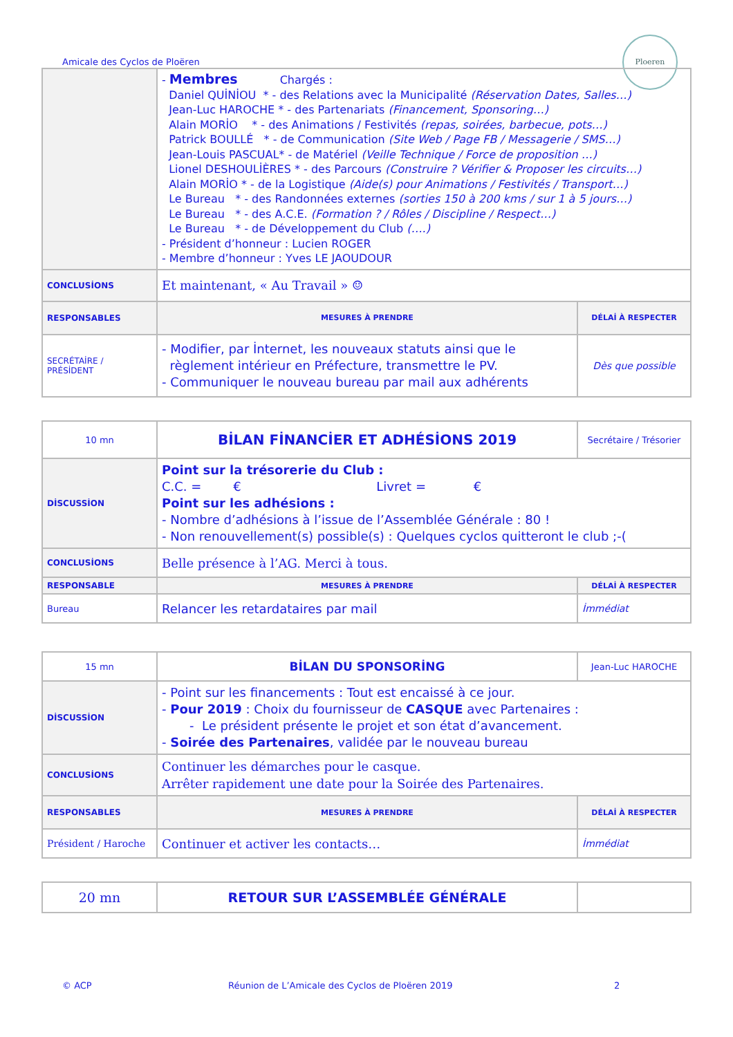Amicale des Cyclos de Ploëren
Ploeren
| | - Membres Chargés : Daniel QUİNİOU * - des Relations avec la Municipalité (Réservation Dates, Salles…) Jean-Luc HAROCHE * - des Partenariats (Financement, Sponsoring…) Alain MORİO * - des Animations / Festivités (repas, soirées, barbecue, pots…) Patrick BOULLÉ * - de Communication (Site Web / Page FB / Messagerie / SMS…) Jean-Louis PASCUAL* - de Matériel (Veille Technique / Force de proposition …) Lionel DESHOULİÈRES * - des Parcours (Construire ? Vérifier & Proposer les circuits…) Alain MORİO * - de la Logistique (Aide(s) pour Animations / Festivités / Transport…) Le Bureau * - des Randonnées externes (sorties 150 à 200 kms / sur 1 à 5 jours…) Le Bureau * - des A.C.E. (Formation ? / Rôles / Discipline / Respect…) Le Bureau * - de Développement du Club (….) - Président d’honneur : Lucien ROGER - Membre d’honneur : Yves LE JAOUDOUR | |
| CONCLUSİONS | Et maintenant, « Au Travail » ☺ | |
| RESPONSABLES | MESURES À PRENDRE | DÉLAİ À RESPECTER |
| SECRÉTAİRE / PRÉSİDENT | - Modifier, par İnternet, les nouveaux statuts ainsi que le règlement intérieur en Préfecture, transmettre le PV. - Communiquer le nouveau bureau par mail aux adhérents | Dès que possible |
| 10 mn | BİLAN FİNANCİER ET ADHÉSİONS 2019 | Secrétaire / Trésorier |
| DİSCUSSİON | Point sur la trésorerie du Club : C.C. = € Livret = € Point sur les adhésions : - Nombre d’adhésions à l’issue de l’Assemblée Générale : 80 ! - Non renouvellement(s) possible(s) : Quelques cyclos quitteront le club ;-( | |
| CONCLUSİONS | Belle présence à l’AG. Merci à tous. | |
| RESPONSABLE | MESURES À PRENDRE | DÉLAİ À RESPECTER |
| Bureau | Relancer les retardataires par mail | İmmédiat |
| 15 mn | BİLAN DU SPONSORİNG | Jean-Luc HAROCHE |
| DİSCUSSİON | - Point sur les financements : Tout est encaissé à ce jour. - Pour 2019 : Choix du fournisseur de CASQUE avec Partenaires : - Le président présente le projet et son état d’avancement. - Soirée des Partenaires , validée par le nouveau bureau | |
| CONCLUSİONS | Continuer les démarches pour le casque. Arrêter rapidement une date pour la Soirée des Partenaires. | |
| RESPONSABLES | MESURES À PRENDRE | DÉLAİ À RESPECTER |
| Président / Haroche | Continuer et activer les contacts… | İmmédiat |
| 20 mn | RETOUR SUR L’ASSEMBLÉE GÉNÉRALE | |
© ACP
Réunion de L’Amicale des Cyclos de Ploëren 2019
2